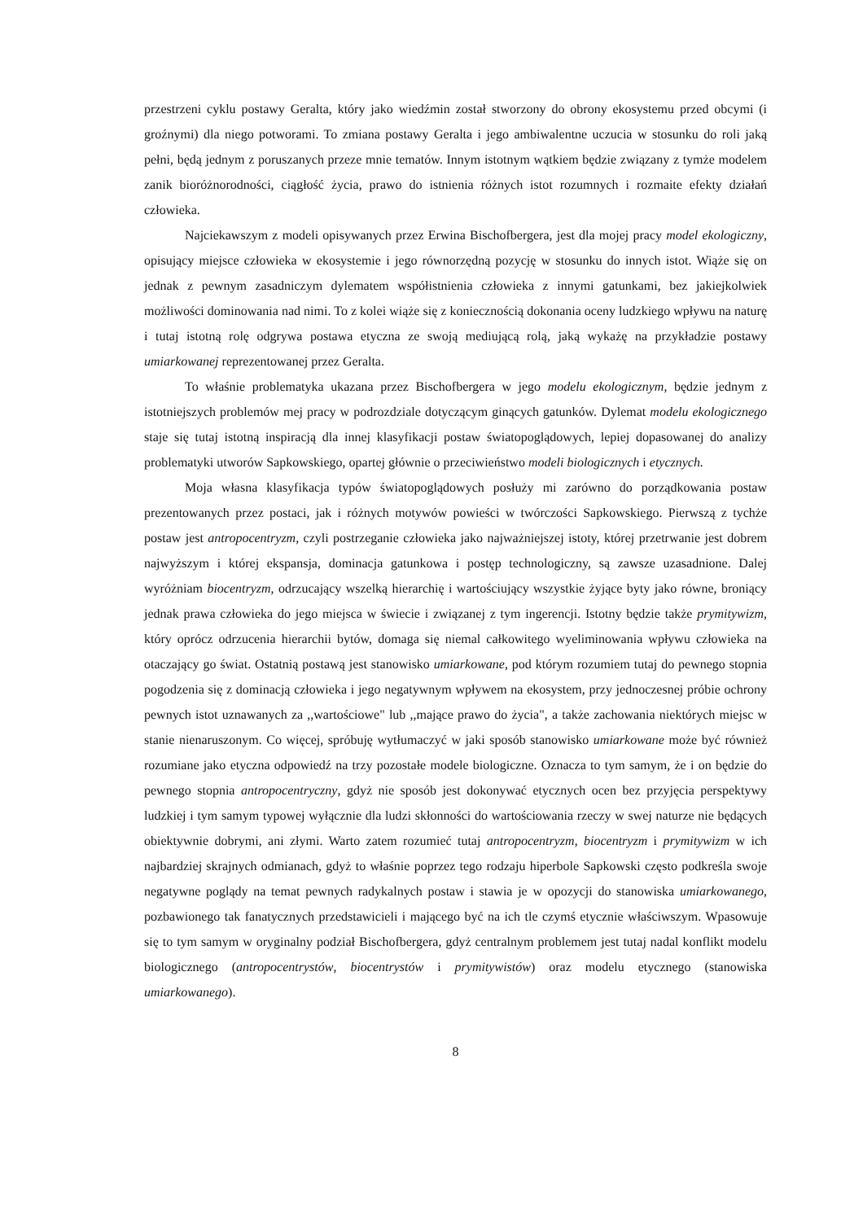przestrzeni cyklu postawy Geralta, który jako wiedźmin został stworzony do obrony ekosystemu przed obcymi (i groźnymi) dla niego potworami. To zmiana postawy Geralta i jego ambiwalentne uczucia w stosunku do roli jaką pełni, będą jednym z poruszanych przeze mnie tematów. Innym istotnym wątkiem będzie związany z tymże modelem zanik bioróżnorodności, ciągłość życia, prawo do istnienia różnych istot rozumnych i rozmaite efekty działań człowieka.
Najciekawszym z modeli opisywanych przez Erwina Bischofbergera, jest dla mojej pracy model ekologiczny, opisujący miejsce człowieka w ekosystemie i jego równorzędną pozycję w stosunku do innych istot. Wiąże się on jednak z pewnym zasadniczym dylematem współistnienia człowieka z innymi gatunkami, bez jakiejkolwiek możliwości dominowania nad nimi. To z kolei wiąże się z koniecznością dokonania oceny ludzkiego wpływu na naturę i tutaj istotną rolę odgrywa postawa etyczna ze swoją mediującą rolą, jaką wykażę na przykładzie postawy umiarkowanej reprezentowanej przez Geralta.
To właśnie problematyka ukazana przez Bischofbergera w jego modelu ekologicznym, będzie jednym z istotniejszych problemów mej pracy w podrozdziale dotyczącym ginących gatunków. Dylemat modelu ekologicznego staje się tutaj istotną inspiracją dla innej klasyfikacji postaw światopoglądowych, lepiej dopasowanej do analizy problematyki utworów Sapkowskiego, opartej głównie o przeciwieństwo modeli biologicznych i etycznych.
Moja własna klasyfikacja typów światopoglądowych posłuży mi zarówno do porządkowania postaw prezentowanych przez postaci, jak i różnych motywów powieści w twórczości Sapkowskiego. Pierwszą z tychże postaw jest antropocentryzm, czyli postrzeganie człowieka jako najważniejszej istoty, której przetrwanie jest dobrem najwyższym i której ekspansja, dominacja gatunkowa i postęp technologiczny, są zawsze uzasadnione. Dalej wyróżniam biocentryzm, odrzucający wszelką hierarchię i wartościujący wszystkie żyjące byty jako równe, broniący jednak prawa człowieka do jego miejsca w świecie i związanej z tym ingerencji. Istotny będzie także prymitywizm, który oprócz odrzucenia hierarchii bytów, domaga się niemal całkowitego wyeliminowania wpływu człowieka na otaczający go świat. Ostatnią postawą jest stanowisko umiarkowane, pod którym rozumiem tutaj do pewnego stopnia pogodzenia się z dominacją człowieka i jego negatywnym wpływem na ekosystem, przy jednoczesnej próbie ochrony pewnych istot uznawanych za ,,wartościowe" lub ,,mające prawo do życia", a także zachowania niektórych miejsc w stanie nienaruszonym. Co więcej, spróbuję wytłumaczyć w jaki sposób stanowisko umiarkowane może być również rozumiane jako etyczna odpowiedź na trzy pozostałe modele biologiczne. Oznacza to tym samym, że i on będzie do pewnego stopnia antropocentryczny, gdyż nie sposób jest dokonywać etycznych ocen bez przyjęcia perspektywy ludzkiej i tym samym typowej wyłącznie dla ludzi skłonności do wartościowania rzeczy w swej naturze nie będących obiektywnie dobrymi, ani złymi. Warto zatem rozumieć tutaj antropocentryzm, biocentryzm i prymitywizm w ich najbardziej skrajnych odmianach, gdyż to właśnie poprzez tego rodzaju hiperbole Sapkowski często podkreśla swoje negatywne poglądy na temat pewnych radykalnych postaw i stawia je w opozycji do stanowiska umiarkowanego, pozbawionego tak fanatycznych przedstawicieli i mającego być na ich tle czymś etycznie właściwszym. Wpasowuje się to tym samym w oryginalny podział Bischofbergera, gdyż centralnym problemem jest tutaj nadal konflikt modelu biologicznego (antropocentrystów, biocentrystów i prymitywistów) oraz modelu etycznego (stanowiska umiarkowanego).
8